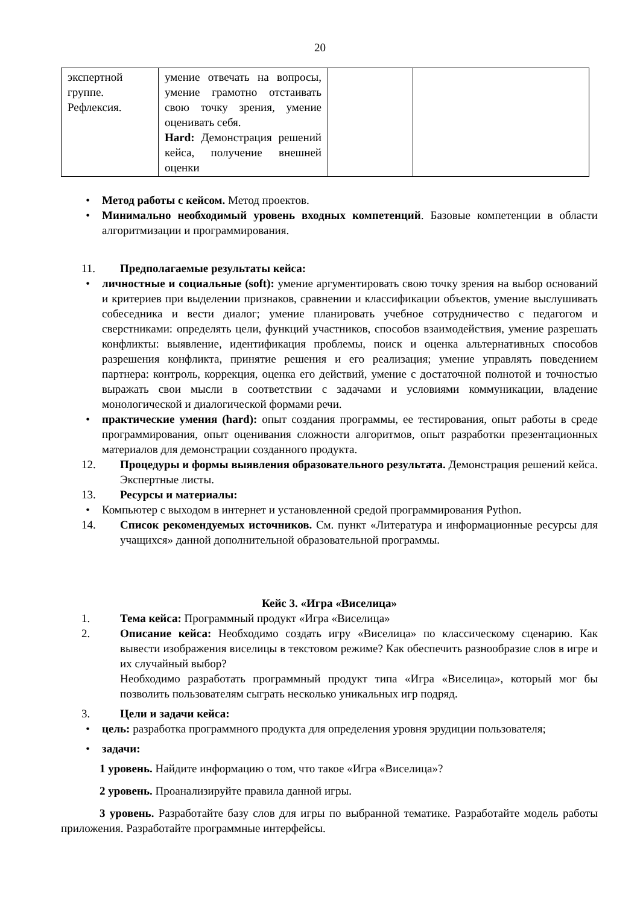20
| экспертной группе. Рефлексия. | умение отвечать на вопросы, умение грамотно отстаивать свою точку зрения, умение оценивать себя. Hard: Демонстрация решений кейса, получение внешней оценки | | |
• Метод работы с кейсом. Метод проектов.
• Минимально необходимый уровень входных компетенций. Базовые компетенции в области алгоритмизации и программирования.
11. Предполагаемые результаты кейса:
• личностные и социальные (soft): умение аргументировать свою точку зрения на выбор оснований и критериев при выделении признаков, сравнении и классификации объектов, умение выслушивать собеседника и вести диалог; умение планировать учебное сотрудничество с педагогом и сверстниками: определять цели, функций участников, способов взаимодействия, умение разрешать конфликты: выявление, идентификация проблемы, поиск и оценка альтернативных способов разрешения конфликта, принятие решения и его реализация; умение управлять поведением партнера: контроль, коррекция, оценка его действий, умение с достаточной полнотой и точностью выражать свои мысли в соответствии с задачами и условиями коммуникации, владение монологической и диалогической формами речи.
• практические умения (hard): опыт создания программы, ее тестирования, опыт работы в среде программирования, опыт оценивания сложности алгоритмов, опыт разработки презентационных материалов для демонстрации созданного продукта.
12. Процедуры и формы выявления образовательного результата. Демонстрация решений кейса. Экспертные листы.
13. Ресурсы и материалы:
• Компьютер с выходом в интернет и установленной средой программирования Python.
14. Список рекомендуемых источников. См. пункт «Литература и информационные ресурсы для учащихся» данной дополнительной образовательной программы.
Кейс 3. «Игра «Виселица»
1. Тема кейса: Программный продукт «Игра «Виселица»
2. Описание кейса: Необходимо создать игру «Виселица» по классическому сценарию. Как вывести изображения виселицы в текстовом режиме? Как обеспечить разнообразие слов в игре и их случайный выбор?
Необходимо разработать программный продукт типа «Игра «Виселица», который мог бы позволить пользователям сыграть несколько уникальных игр подряд.
3. Цели и задачи кейса:
• цель: разработка программного продукта для определения уровня эрудиции пользователя;
• задачи:
1 уровень. Найдите информацию о том, что такое «Игра «Виселица»?
2 уровень. Проанализируйте правила данной игры.
3 уровень. Разработайте базу слов для игры по выбранной тематике. Разработайте модель работы приложения. Разработайте программные интерфейсы.